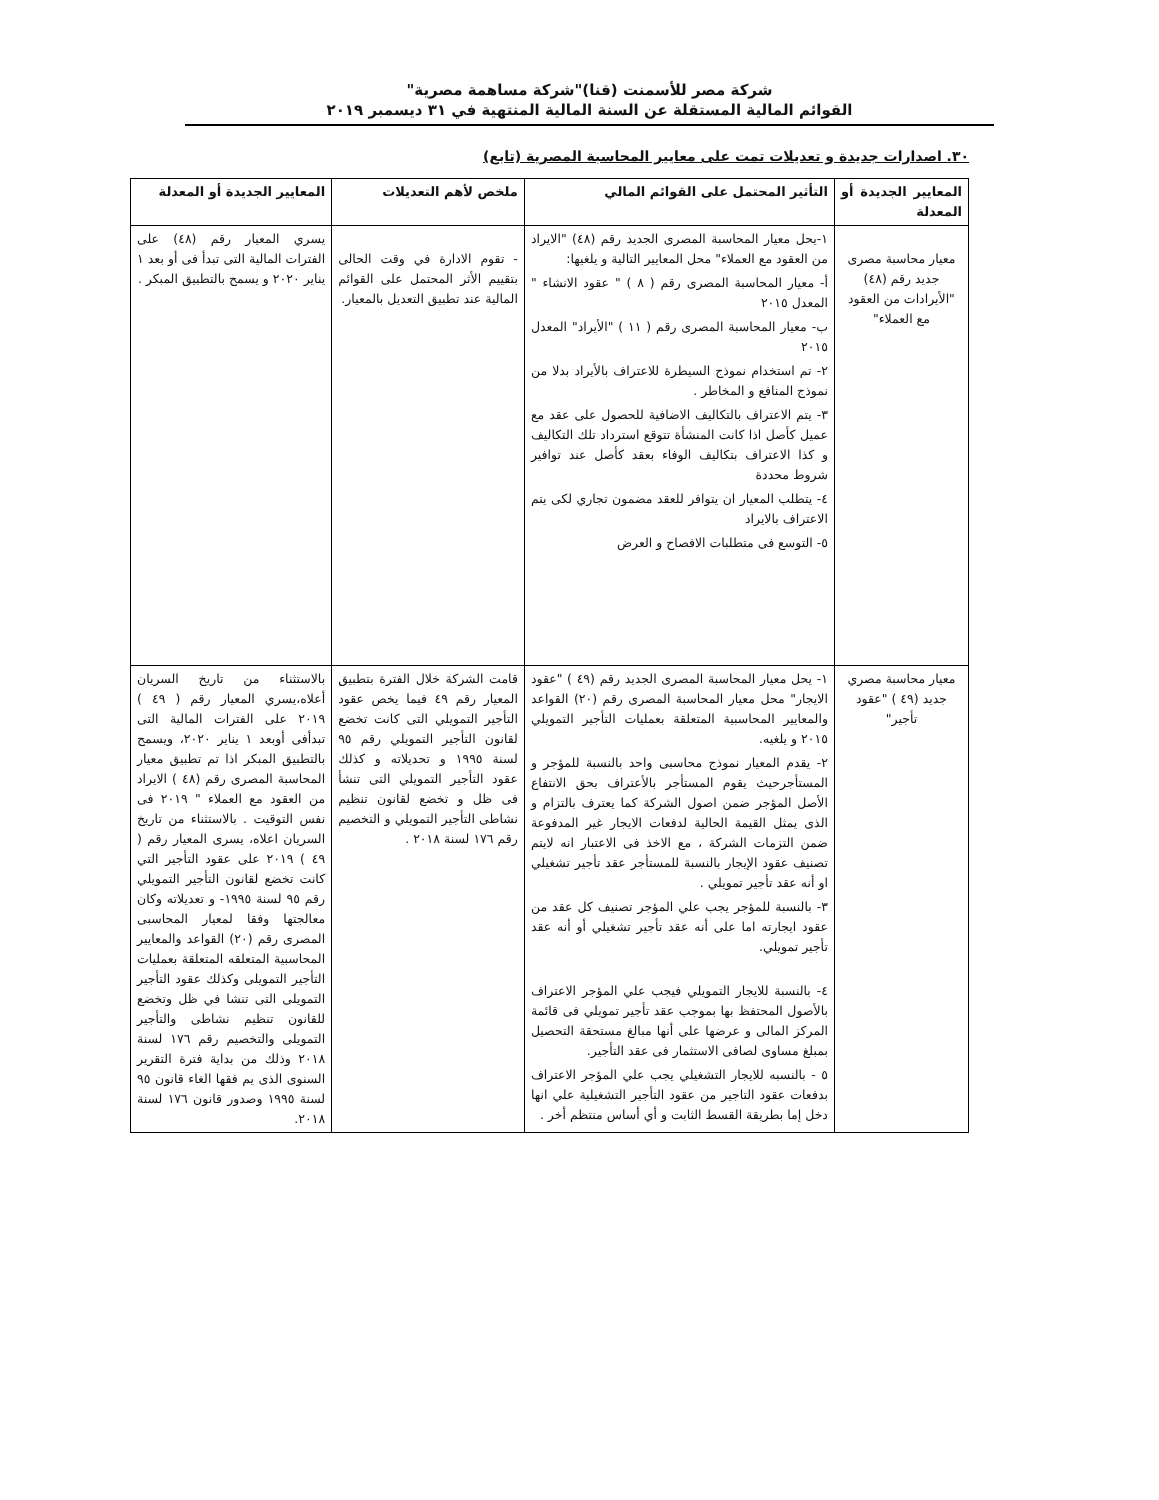شركة مصر للأسمنت (قنا)"شركة مساهمة مصرية"
القوائم المالية المستقلة عن السنة المالية المنتهية في ٣١ ديسمبر ٢٠١٩
٣٠. اصدارات جديدة و تعديلات تمت على معايير المحاسبة المصرية (تابع)
| المعايير الجديدة أو المعدلة | التأثير المحتمل على القوائم المالي | ملخص لأهم التعديلات | المعايير الجديدة أو المعدلة |
| --- | --- | --- | --- |
| معيار محاسبة مصرى جديد رقم (٤٨) "الأيرادات من العقود مع العملاء" | ١-يحل معيار المحاسبة المصرى الجديد رقم (٤٨) "الايراد من العقود مع العملاء" محل المعايير التالية و يلغيها: أ- معيار المحاسبة المصرى رقم ( ٨ ) " عقود الانشاء " المعدل ٢٠١٥ ب- معيار المحاسبة المصرى رقم ( ١١ ) "الأيراد" المعدل ٢٠١٥ ٢- تم استخدام نموذج السيطرة للاعتراف بالأيراد بدلا من نموذج المنافع و المخاطر . ٣- يتم الاعتراف بالتكاليف الاضافية للحصول على عقد مع عميل كأصل اذا كانت المنشأة تتوقع استرداد تلك التكاليف و كذا الاعتراف بتكاليف الوفاء بعقد كأصل عند توافير شروط محددة ٤- يتطلب المعيار ان يتوافر للعقد مضمون تجاري لكى يتم الاعتراف بالايراد ٥- التوسع فى متطلبات الافصاح و العرض | - تقوم الادارة في وقت الحالى بتقييم الأثر المحتمل على القوائم المالية عند تطبيق التعديل بالمعيار. | يسري المعيار رقم (٤٨) على الفترات المالية التى تبدأ فى أو بعد ١ يناير ٢٠٢٠ و يسمح بالتطبيق المبكر . |
| معيار محاسبة مصري جديد (٤٩ ) "عقود تأجير" | ١- يحل معيار المحاسبة المصرى الجديد رقم (٤٩ ) "عقود الايجار" محل معيار المحاسبة المصرى رقم (٢٠) القواعد والمعايير المحاسبية المتعلقة بعمليات التأجير التمويلي ٢٠١٥ و يلغيه. ٢- يقدم المعيار نموذج محاسبى واحد بالنسبة للمؤجر و المستأجرحيث يقوم المستأجر بالأعتراف بحق الانتفاع الأصل المؤجر ضمن اصول الشركة كما يعترف بالتزام و الذى يمثل القيمة الحالية لدفعات الايجار غير المدفوعة ضمن التزمات الشركة ، مع الاخذ فى الاعتبار انه لايتم تصنيف عقود الإيجار بالنسبة للمستأجر عقد تأجير تشغيلي او أنه عقد تأجير تمويلي . ٣- بالنسبة للمؤجر يجب علي المؤجر تصنيف كل عقد من عقود ايجارته اما على أنه عقد تأجير تشغيلي أو أنه عقد تأجير تمويلي. ٤- بالنسبة للايجار التمويلي فيجب علي المؤجر الاعتراف بالأصول المحتفظ بها بموجب عقد تأجير تمويلي فى قائمة المركز المالى و عرضها على أنها مبالغ مستحقة التحصيل بمبلغ مساوى لصافى الاستثمار فى عقد التأجير. ٥ - بالنسبه للايجار التشغيلي يجب علي المؤجر الاعتراف بدفعات عقود التاجير من عقود التأجير التشغيلية علي انها دخل إما بطريقة القسط الثابت و أي أساس منتظم أخر . | قامت الشركة خلال الفترة بتطبيق المعيار رقم ٤٩ فيما يخص عقود التأجير التمويلي التى كانت تخضع لقانون التأجير التمويلي رقم ٩٥ لسنة ١٩٩٥ و تحديلاته و كذلك عقود التأجير التمويلي التى تنشأ فى ظل و تخضع لقانون تنظيم نشاطى التأجير التمويلي و التخصيم رقم ١٧٦ لسنة ٢٠١٨ . | بالاستثناء من تاريخ السريان أعلاه،يسري المعيار رقم ( ٤٩ ) ٢٠١٩ على الفترات المالية التى تبدأفى أوبعد ١ يناير ٢٠٢٠، ويسمح بالتطبيق المبكر اذا تم تطبيق معيار المحاسبة المصرى رقم (٤٨ ) الايراد من العقود مع العملاء " ٢٠١٩ فى نفس التوقيت . بالاستثناء من تاريخ السريان اعلاه، يسرى المعيار رقم ( ٤٩ ) ٢٠١٩ على عقود التأجير التي كانت تخضع لقانون التأجير التمويلي رقم ٩٥ لسنة ١٩٩٥- و تعديلاته وكان معالجتها وفقا لمعيار المحاسبى المصرى رقم (٢٠) القواعد والمعايير المحاسبية المتعلقه المتعلقة بعمليات التأجير التمويلى وكذلك عقود التأجير التمويلى التى تنشا في ظل وتخضع للقانون تنظيم نشاطى والتأجير التمويلى والتخصيم رقم ١٧٦ لسنة ٢٠١٨ وذلك من بداية فترة التقرير السنوى الذى يم فقها الغاء قانون ٩٥ لسنة ١٩٩٥ وصدور قانون ١٧٦ لسنة ٢٠١٨. |